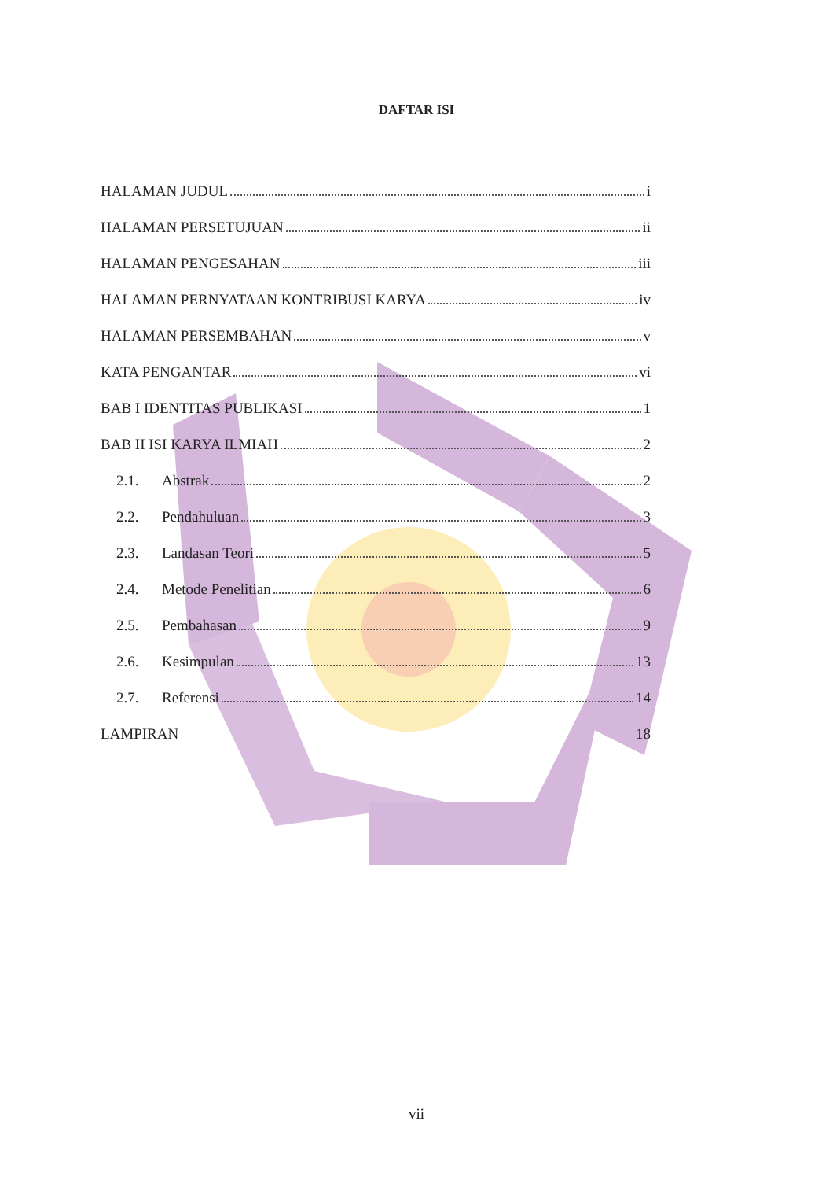DAFTAR ISI
HALAMAN JUDUL i
HALAMAN PERSETUJUAN ii
HALAMAN PENGESAHAN iii
HALAMAN PERNYATAAN KONTRIBUSI KARYA iv
HALAMAN PERSEMBAHAN v
KATA PENGANTAR vi
BAB I IDENTITAS PUBLIKASI 1
BAB II ISI KARYA ILMIAH 2
2.1. Abstrak 2
2.2. Pendahuluan 3
2.3. Landasan Teori 5
2.4. Metode Penelitian 6
2.5. Pembahasan 9
2.6. Kesimpulan 13
2.7. Referensi 14
LAMPIRAN 18
vii